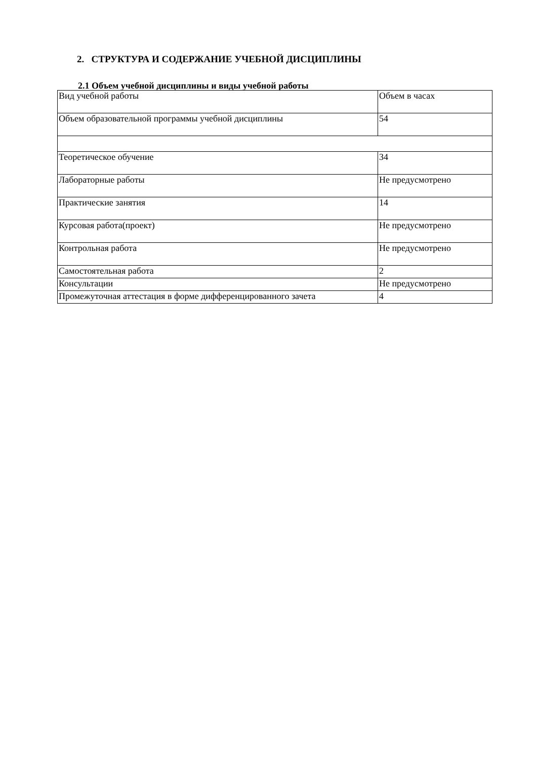2. СТРУКТУРА И СОДЕРЖАНИЕ УЧЕБНОЙ ДИСЦИПЛИНЫ
2.1 Объем учебной дисциплины и виды учебной работы
| Вид учебной работы | Объем в часах |
| Объем образовательной программы учебной дисциплины | 54 |
| Теоретическое обучение | 34 |
| Лабораторные работы | Не предусмотрено |
| Практические занятия | 14 |
| Курсовая работа(проект) | Не предусмотрено |
| Контрольная работа | Не предусмотрено |
| Самостоятельная работа | 2 |
| Консультации | Не предусмотрено |
| Промежуточная аттестация в форме дифференцированного зачета | 4 |